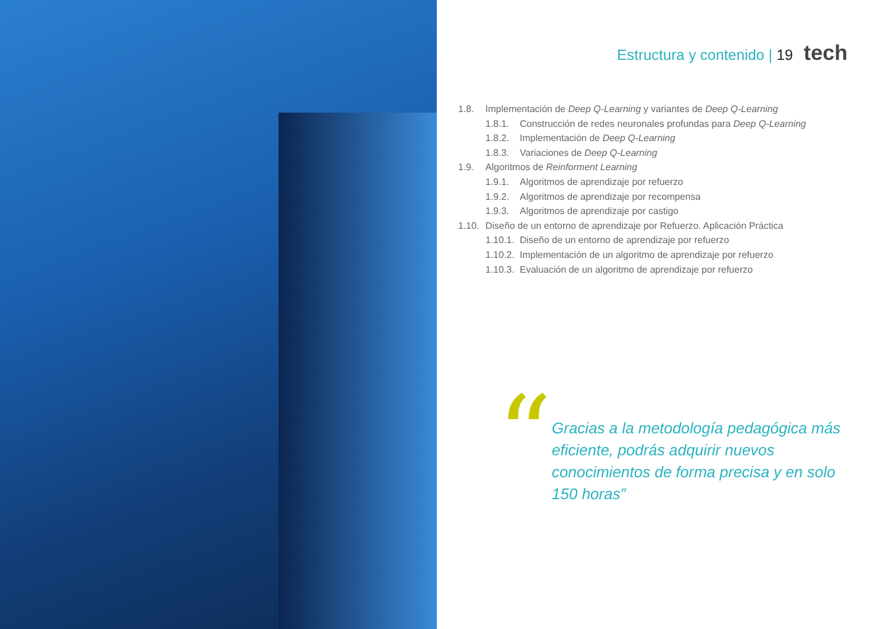Estructura y contenido | 19 tech
1.8. Implementación de Deep Q-Learning y variantes de Deep Q-Learning
1.8.1. Construcción de redes neuronales profundas para Deep Q-Learning
1.8.2. Implementación de Deep Q-Learning
1.8.3. Variaciones de Deep Q-Learning
1.9. Algoritmos de Reinforment Learning
1.9.1. Algoritmos de aprendizaje por refuerzo
1.9.2. Algoritmos de aprendizaje por recompensa
1.9.3. Algoritmos de aprendizaje por castigo
1.10. Diseño de un entorno de aprendizaje por Refuerzo. Aplicación Práctica
1.10.1. Diseño de un entorno de aprendizaje por refuerzo
1.10.2. Implementación de un algoritmo de aprendizaje por refuerzo
1.10.3. Evaluación de un algoritmo de aprendizaje por refuerzo
“
Gracias a la metodología pedagógica más eficiente, podrás adquirir nuevos conocimientos de forma precisa y en solo 150 horas”